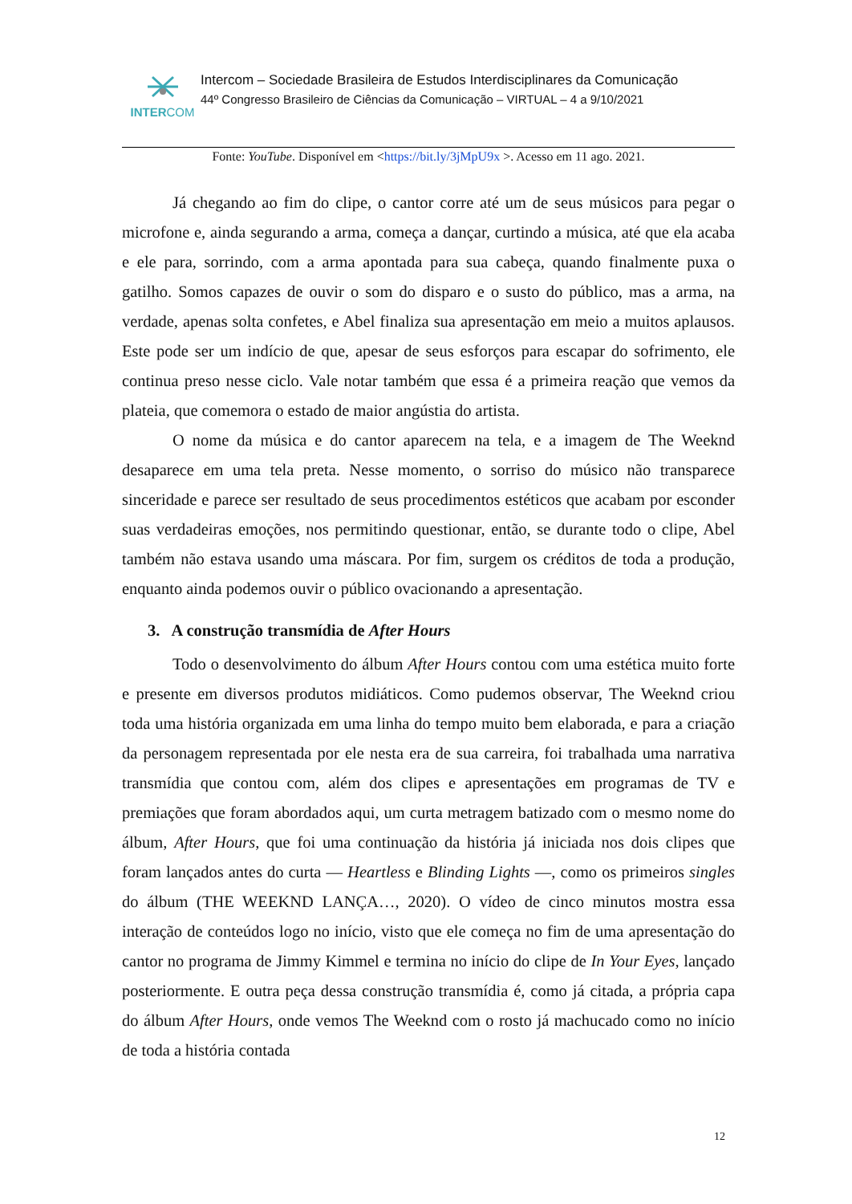INTERCOM
Intercom – Sociedade Brasileira de Estudos Interdisciplinares da Comunicação
44º Congresso Brasileiro de Ciências da Comunicação – VIRTUAL – 4 a 9/10/2021
Fonte: YouTube. Disponível em <https://bit.ly/3jMpU9x >. Acesso em 11 ago. 2021.
Já chegando ao fim do clipe, o cantor corre até um de seus músicos para pegar o microfone e, ainda segurando a arma, começa a dançar, curtindo a música, até que ela acaba e ele para, sorrindo, com a arma apontada para sua cabeça, quando finalmente puxa o gatilho. Somos capazes de ouvir o som do disparo e o susto do público, mas a arma, na verdade, apenas solta confetes, e Abel finaliza sua apresentação em meio a muitos aplausos. Este pode ser um indício de que, apesar de seus esforços para escapar do sofrimento, ele continua preso nesse ciclo. Vale notar também que essa é a primeira reação que vemos da plateia, que comemora o estado de maior angústia do artista.
O nome da música e do cantor aparecem na tela, e a imagem de The Weeknd desaparece em uma tela preta. Nesse momento, o sorriso do músico não transparece sinceridade e parece ser resultado de seus procedimentos estéticos que acabam por esconder suas verdadeiras emoções, nos permitindo questionar, então, se durante todo o clipe, Abel também não estava usando uma máscara. Por fim, surgem os créditos de toda a produção, enquanto ainda podemos ouvir o público ovacionando a apresentação.
3. A construção transmídia de After Hours
Todo o desenvolvimento do álbum After Hours contou com uma estética muito forte e presente em diversos produtos midiáticos. Como pudemos observar, The Weeknd criou toda uma história organizada em uma linha do tempo muito bem elaborada, e para a criação da personagem representada por ele nesta era de sua carreira, foi trabalhada uma narrativa transmídia que contou com, além dos clipes e apresentações em programas de TV e premiações que foram abordados aqui, um curta metragem batizado com o mesmo nome do álbum, After Hours, que foi uma continuação da história já iniciada nos dois clipes que foram lançados antes do curta — Heartless e Blinding Lights —, como os primeiros singles do álbum (THE WEEKND LANÇA…, 2020). O vídeo de cinco minutos mostra essa interação de conteúdos logo no início, visto que ele começa no fim de uma apresentação do cantor no programa de Jimmy Kimmel e termina no início do clipe de In Your Eyes, lançado posteriormente. E outra peça dessa construção transmídia é, como já citada, a própria capa do álbum After Hours, onde vemos The Weeknd com o rosto já machucado como no início de toda a história contada
12